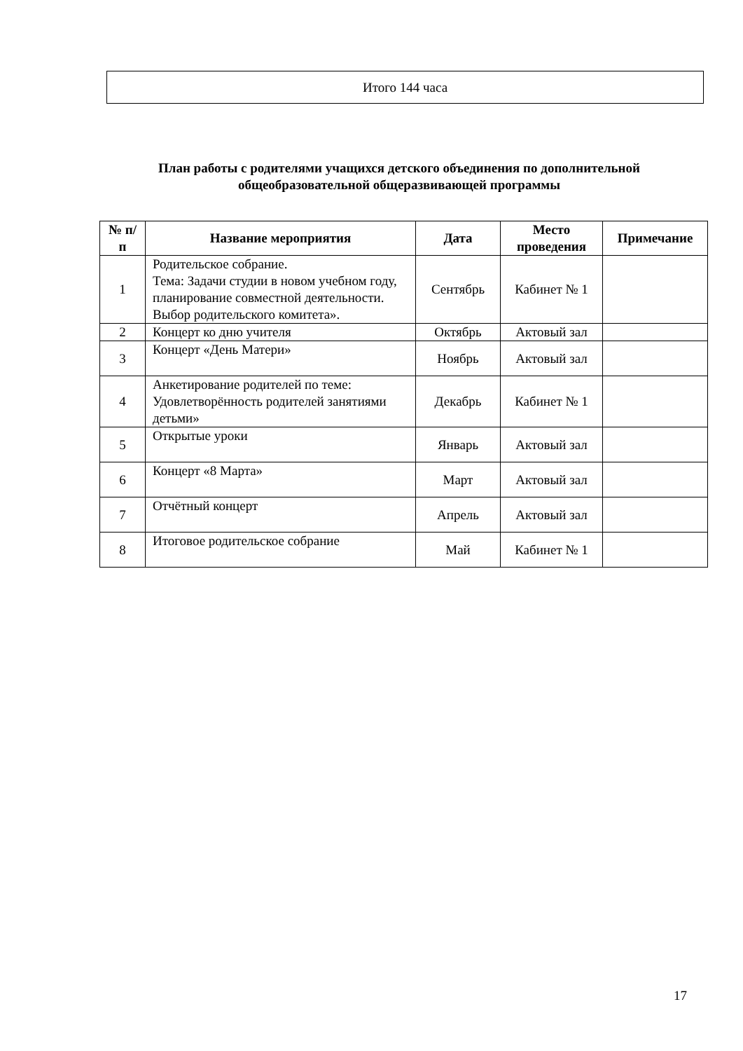Итого 144 часа
План работы с родителями учащихся детского объединения по дополнительной общеобразовательной общеразвивающей программы
| № п/п | Название мероприятия | Дата | Место проведения | Примечание |
| --- | --- | --- | --- | --- |
| 1 | Родительское собрание. Тема: Задачи студии в новом учебном году, планирование совместной деятельности. Выбор родительского комитета». | Сентябрь | Кабинет № 1 | |
| 2 | Концерт ко дню учителя | Октябрь | Актовый зал | |
| 3 | Концерт «День Матери» | Ноябрь | Актовый зал | |
| 4 | Анкетирование родителей по теме: Удовлетворённость родителей занятиями детьми» | Декабрь | Кабинет № 1 | |
| 5 | Открытые уроки | Январь | Актовый зал | |
| 6 | Концерт «8 Марта» | Март | Актовый зал | |
| 7 | Отчётный концерт | Апрель | Актовый зал | |
| 8 | Итоговое родительское собрание | Май | Кабинет № 1 | |
17